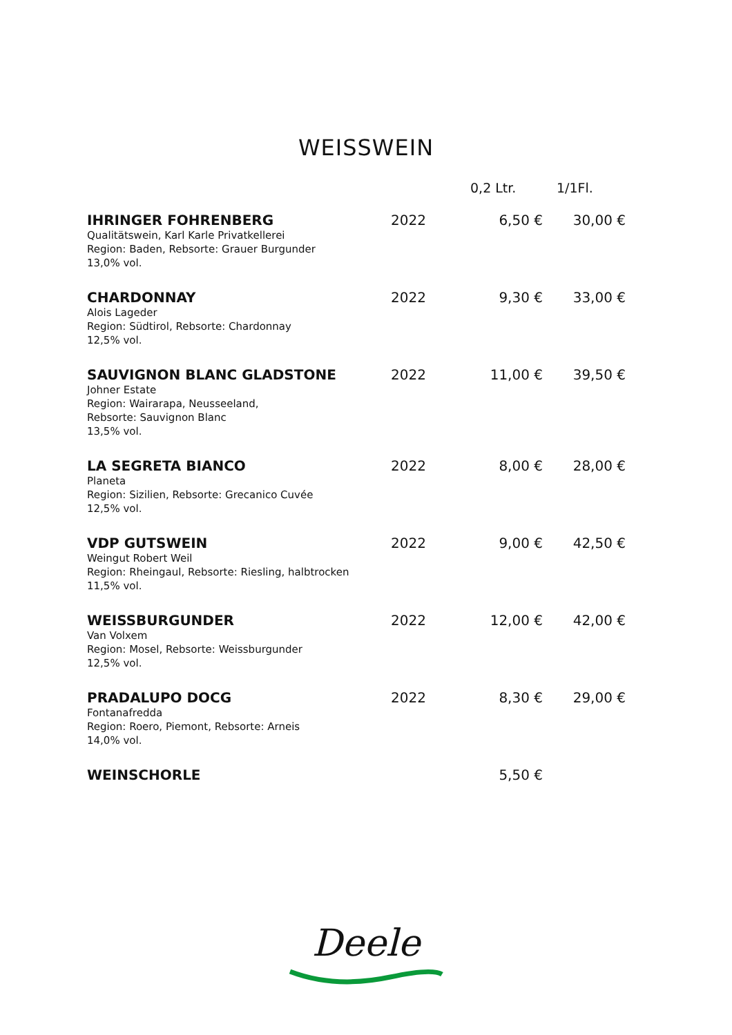WEISSWEIN
| | | 0,2 Ltr. | 1/1Fl. |
| --- | --- | --- | --- |
| IHRINGER FOHRENBERG Qualitätswein, Karl Karle Privatkellerei Region: Baden, Rebsorte: Grauer Burgunder 13,0% vol. | 2022 | 6,50 € | 30,00 € |
| CHARDONNAY Alois Lageder Region: Südtirol, Rebsorte: Chardonnay 12,5% vol. | 2022 | 9,30 € | 33,00 € |
| SAUVIGNON BLANC GLADSTONE Johner Estate Region: Wairarapa, Neusseeland, Rebsorte: Sauvignon Blanc 13,5% vol. | 2022 | 11,00 € | 39,50 € |
| LA SEGRETA BIANCO Planeta Region: Sizilien, Rebsorte: Grecanico Cuvée 12,5% vol. | 2022 | 8,00 € | 28,00 € |
| VDP GUTSWEIN Weingut Robert Weil Region: Rheingaul, Rebsorte: Riesling, halbtrocken 11,5% vol. | 2022 | 9,00 € | 42,50 € |
| WEISSBURGUNDER Van Volxem Region: Mosel, Rebsorte: Weissburgunder 12,5% vol. | 2022 | 12,00 € | 42,00 € |
| PRADALUPO DOCG Fontanafredda Region: Roero, Piemont, Rebsorte: Arneis 14,0% vol. | 2022 | 8,30 € | 29,00 € |
| WEINSCHORLE | | 5,50 € | |
Deele